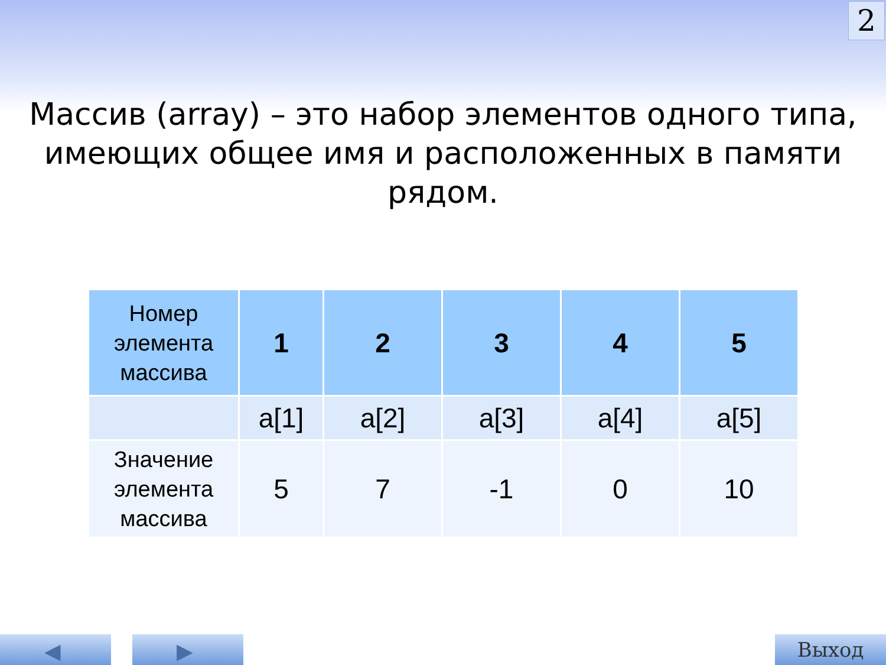2
Массив (array) – это набор элементов одного типа, имеющих общее имя и расположенных в памяти рядом.
| Номер элемента массива | 1 | 2 | 3 | 4 | 5 |
| | a[1] | a[2] | a[3] | a[4] | a[5] |
| Значение элемента массива | 5 | 7 | -1 | 0 | 10 |
◀ ▶ Выход